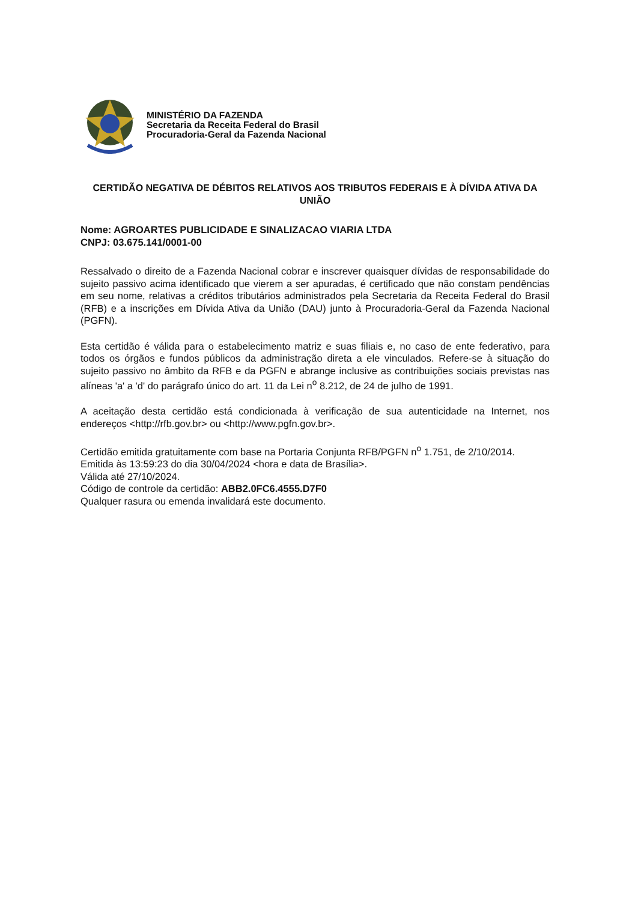MINISTÉRIO DA FAZENDA
Secretaria da Receita Federal do Brasil
Procuradoria-Geral da Fazenda Nacional
CERTIDÃO NEGATIVA DE DÉBITOS RELATIVOS AOS TRIBUTOS FEDERAIS E À DÍVIDA ATIVA DA UNIÃO
Nome: AGROARTES PUBLICIDADE E SINALIZACAO VIARIA LTDA
CNPJ: 03.675.141/0001-00
Ressalvado o direito de a Fazenda Nacional cobrar e inscrever quaisquer dívidas de responsabilidade do sujeito passivo acima identificado que vierem a ser apuradas, é certificado que não constam pendências em seu nome, relativas a créditos tributários administrados pela Secretaria da Receita Federal do Brasil (RFB) e a inscrições em Dívida Ativa da União (DAU) junto à Procuradoria-Geral da Fazenda Nacional (PGFN).
Esta certidão é válida para o estabelecimento matriz e suas filiais e, no caso de ente federativo, para todos os órgãos e fundos públicos da administração direta a ele vinculados. Refere-se à situação do sujeito passivo no âmbito da RFB e da PGFN e abrange inclusive as contribuições sociais previstas nas alíneas 'a' a 'd' do parágrafo único do art. 11 da Lei n<sup>o</sup> 8.212, de 24 de julho de 1991.
A aceitação desta certidão está condicionada à verificação de sua autenticidade na Internet, nos endereços <http://rfb.gov.br> ou <http://www.pgfn.gov.br>.
Certidão emitida gratuitamente com base na Portaria Conjunta RFB/PGFN n<sup>o</sup> 1.751, de 2/10/2014.
Emitida às 13:59:23 do dia 30/04/2024 <hora e data de Brasília>.
Válida até 27/10/2024.
Código de controle da certidão: ABB2.0FC6.4555.D7F0
Qualquer rasura ou emenda invalidará este documento.